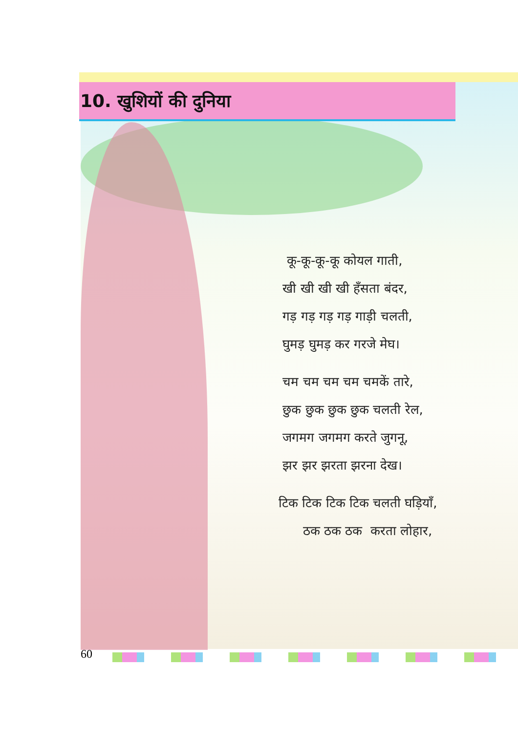10. खुशियों की दुनिया
कू-कू-कू-कू कोयल गाती,
खी खी खी खी हँसता बंदर,
गड़ गड़ गड़ गड़ गाड़ी चलती,
घुमड़ घुमड़ कर गरजे मेघ।
चम चम चम चम चमकें तारे,
छुक छुक छुक छुक चलती रेल,
जगमग जगमग करते जुगनू,
झर झर झरता झरना देख।
टिक टिक टिक टिक चलती घड़ियाँ,
ठक ठक ठक करता लोहार,
60